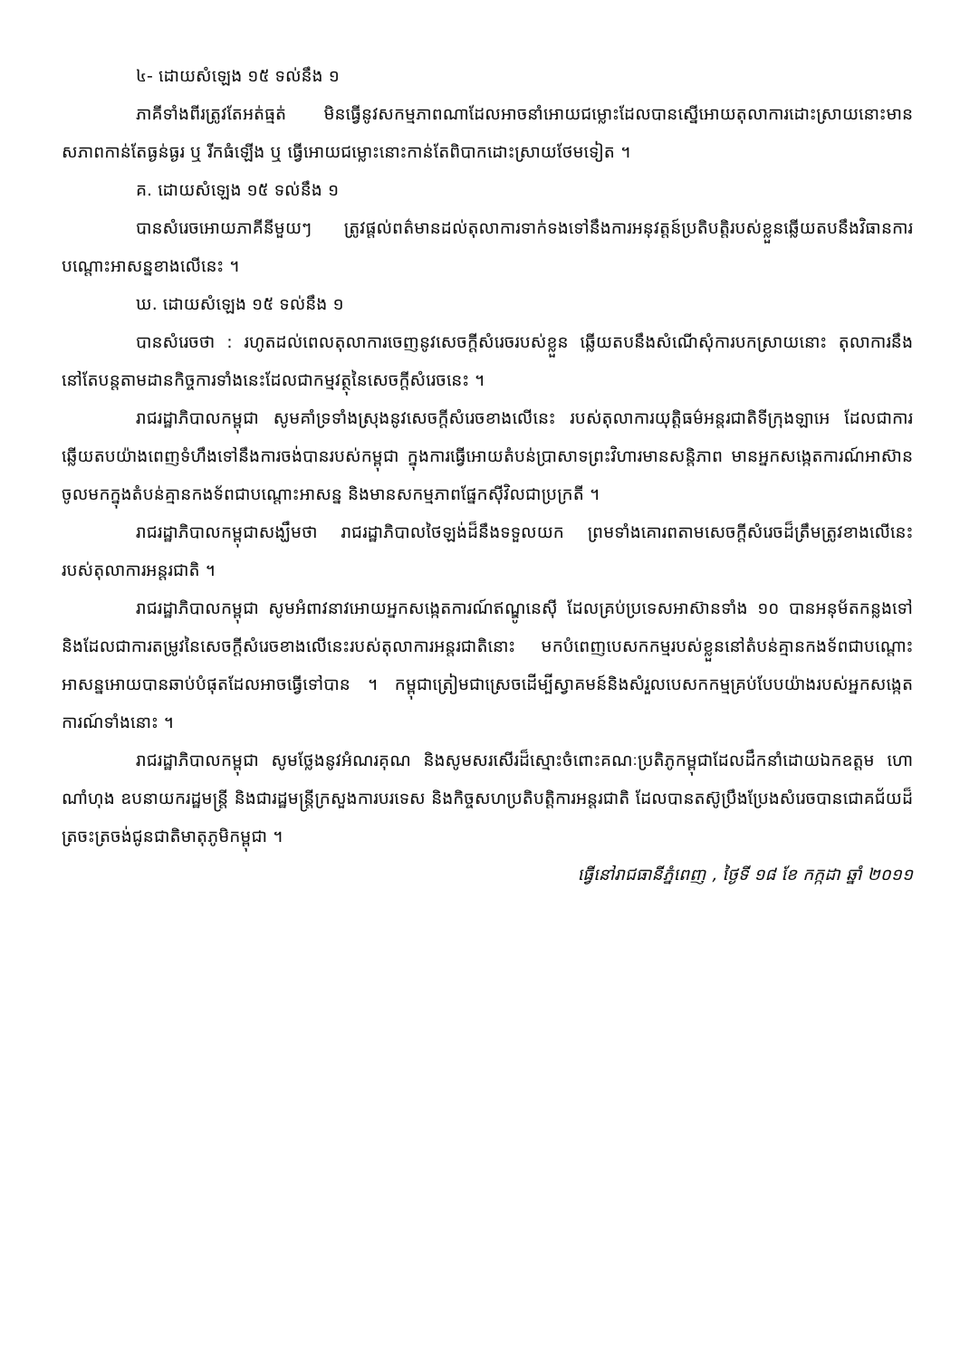៤- ដោយសំឡេង ១៥ ទល់នឹង ១
ភាគីទាំងពីរត្រូវតែអត់ធ្មត់ មិនធ្វើនូវសកម្មភាពណាដែលអាចនាំអោយជម្លោះដែលបានស្នើអោយតុលាការដោះស្រាយនោះមានសភាពកាន់តែធ្ងន់ធ្ងរ ឬ រីកធំឡើង ឬ ធ្វើអោយជម្លោះនោះកាន់តែពិបាកដោះស្រាយថែមទៀត ។
គ. ដោយសំឡេង ១៥ ទល់នឹង ១
បានសំរេចអោយភាគីនីមួយៗ ត្រូវផ្តល់ពត៌មានដល់តុលាការទាក់ទងទៅនឹងការអនុវត្តន៍ប្រតិបត្តិរបស់ខ្លួនឆ្លើយតបនឹងវិធានការបណ្តោះអាសន្នខាងលើនេះ ។
ឃ. ដោយសំឡេង ១៥ ទល់នឹង ១
បានសំរេចថា : រហូតដល់ពេលតុលាការចេញនូវសេចក្តីសំរេចរបស់ខ្លួន ឆ្លើយតបនឹងសំណើសុំការបកស្រាយនោះ តុលាការនឹងនៅតែបន្តតាមដានកិច្ចការទាំងនេះដែលជាកម្មវត្ថុនៃសេចក្តីសំរេចនេះ ។
រាជរដ្ឋាភិបាលកម្ពុជា សូមគាំទ្រទាំងស្រុងនូវសេចក្តីសំរេចខាងលើនេះ របស់តុលាការយុត្តិធម៌អន្តរជាតិទីក្រុងឡាអេ ដែលជាការឆ្លើយតបយ៉ាងពេញទំហឹងទៅនឹងការចង់បានរបស់កម្ពុជា ក្នុងការធ្វើអោយតំបន់ប្រាសាទព្រះវិហារមានសន្តិភាព មានអ្នកសង្កេតការណ៍អាស៊ានចូលមកក្នុងតំបន់គ្មានកងទ័ពជាបណ្តោះអាសន្ន និងមានសកម្មភាពផ្នែកស៊ីវិលជាប្រក្រតី ។
រាជរដ្ឋាភិបាលកម្ពុជាសង្ឃឹមថា រាជរដ្ឋាភិបាលថៃឡង់ដ៏នឹងទទួលយក ព្រមទាំងគោរពតាមសេចក្តីសំរេចដ៏ត្រឹមត្រូវខាងលើនេះ របស់តុលាការអន្តរជាតិ ។
រាជរដ្ឋាភិបាលកម្ពុជា សូមអំពាវនាវអោយអ្នកសង្កេតការណ៍ឥណ្ឌូនេស៊ី ដែលគ្រប់ប្រទេសអាស៊ានទាំង ១០ បានអនុម័តកន្លងទៅ និងដែលជាការតម្រូវនៃសេចក្តីសំរេចខាងលើនេះរបស់តុលាការអន្តរជាតិនោះ មកបំពេញបេសកកម្មរបស់ខ្លួននៅតំបន់គ្មានកងទ័ពជាបណ្តោះអាសន្នអោយបានឆាប់បំផុតដែលអាចធ្វើទៅបាន ។ កម្ពុជាត្រៀមជាស្រេចដើម្បីស្វាគមន៍និងសំរួលបេសកកម្មគ្រប់បែបយ៉ាងរបស់អ្នកសង្កេតការណ៍ទាំងនោះ ។
រាជរដ្ឋាភិបាលកម្ពុជា សូមថ្លែងនូវអំណរគុណ និងសូមសរសើរដ៏ស្មោះចំពោះគណៈប្រតិភូកម្ពុជាដែលដឹកនាំដោយឯកឧត្តម ហោ ណាំហុង ឧបនាយករដ្ឋមន្ត្រី និងជារដ្ឋមន្ត្រីក្រសួងការបរទេស និងកិច្ចសហប្រតិបត្តិការអន្តរជាតិ ដែលបានតស៊ូប្រឹងប្រែងសំរេចបានជោគជ័យដ៏ត្រចះត្រចង់ជូនជាតិមាតុភូមិកម្ពុជា ។
ធ្វើនៅរាជធានីភ្នំពេញ , ថ្ងៃទី ១៨ ខែ កក្កដា ឆ្នាំ ២០១១